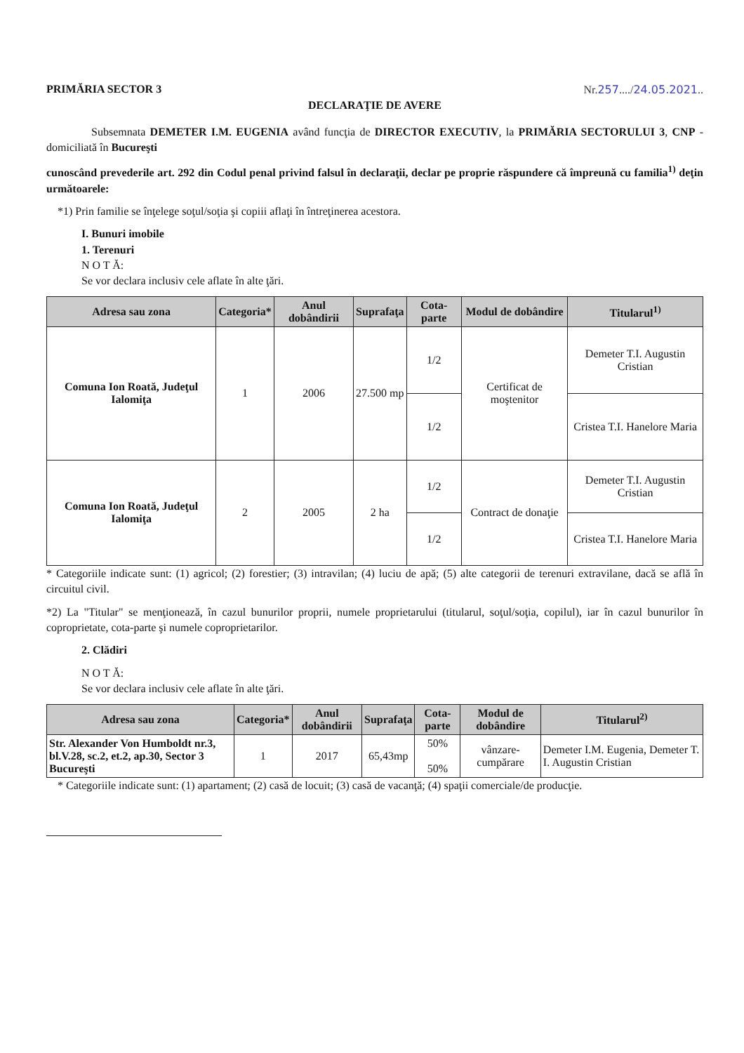PRIMĂRIA SECTOR 3 Nr.257..../24.05.2021..
DECLARAŢIE DE AVERE
Subsemnata DEMETER I.M. EUGENIA având funcţia de DIRECTOR EXECUTIV, la PRIMĂRIA SECTORULUI 3, CNP - domiciliată în Bucureşti
cunoscând prevederile art. 292 din Codul penal privind falsul în declaraţii, declar pe proprie răspundere că împreună cu familia<sup>1)</sup> deţin următoarele:
*1) Prin familie se înţelege soţul/soţia şi copiii aflaţi în întreţinerea acestora.
I. Bunuri imobile
1. Terenuri
N O T Ă:
Se vor declara inclusiv cele aflate în alte ţări.
| Adresa sau zona | Categoria* | Anul dobândirii | Suprafaţa | Cota-parte | Modul de dobândire | Titularul<sup>1)</sup> |
| --- | --- | --- | --- | --- | --- | --- |
| Comuna Ion Roată, Judeţul Ialomiţa | 1 | 2006 | 27.500 mp | 1/2 | Certificat de moştenitor | Demeter T.I. Augustin Cristian |
| | | | | 1/2 | | Cristea T.I. Hanelore Maria |
| Comuna Ion Roată, Judeţul Ialomiţa | 2 | 2005 | 2 ha | 1/2 | Contract de donaţie | Demeter T.I. Augustin Cristian |
| | | | | 1/2 | | Cristea T.I. Hanelore Maria |
* Categoriile indicate sunt: (1) agricol; (2) forestier; (3) intravilan; (4) luciu de apă; (5) alte categorii de terenuri extravilane, dacă se află în circuitul civil.
*2) La "Titular" se menţionează, în cazul bunurilor proprii, numele proprietarului (titularul, soţul/soţia, copilul), iar în cazul bunurilor în coproprietate, cota-parte şi numele coproprietarilor.
2. Clădiri
N O T Ă:
Se vor declara inclusiv cele aflate în alte ţări.
| Adresa sau zona | Categoria* | Anul dobândirii | Suprafaţa | Cota-parte | Modul de dobândire | Titularul<sup>2)</sup> |
| --- | --- | --- | --- | --- | --- | --- |
| Str. Alexander Von Humboldt nr.3, bl.V.28, sc.2, et.2, ap.30, Sector 3 Bucureşti | 1 | 2017 | 65,43mp | 50% 50% | vânzare-cumpărare | Demeter I.M. Eugenia, Demeter T. I. Augustin Cristian |
* Categoriile indicate sunt: (1) apartament; (2) casă de locuit; (3) casă de vacanţă; (4) spaţii comerciale/de producţie.